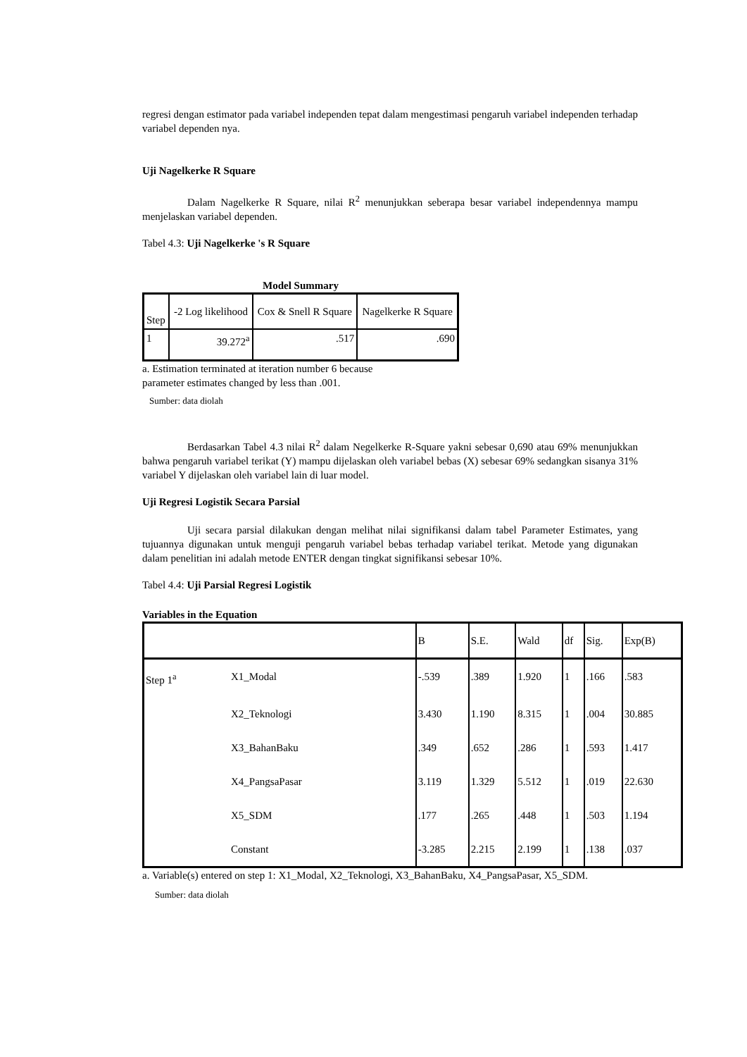regresi dengan estimator pada variabel independen tepat dalam mengestimasi pengaruh variabel independen terhadap variabel dependen nya.
Uji Nagelkerke R Square
Dalam Nagelkerke R Square, nilai R<sup>2</sup> menunjukkan seberapa besar variabel independennya mampu menjelaskan variabel dependen.
Tabel 4.3: Uji Nagelkerke 's R Square
Model Summary
| Step | -2 Log likelihood | Cox & Snell R Square | Nagelkerke R Square |
| --- | --- | --- | --- |
| 1 | 39.272<sup>a</sup> | .517 | .690 |
a. Estimation terminated at iteration number 6 because
parameter estimates changed by less than .001.
Sumber: data diolah
Berdasarkan Tabel 4.3 nilai R<sup>2</sup> dalam Negelkerke R-Square yakni sebesar 0,690 atau 69% menunjukkan bahwa pengaruh variabel terikat (Y) mampu dijelaskan oleh variabel bebas (X) sebesar 69% sedangkan sisanya 31% variabel Y dijelaskan oleh variabel lain di luar model.
Uji Regresi Logistik Secara Parsial
Uji secara parsial dilakukan dengan melihat nilai signifikansi dalam tabel Parameter Estimates, yang tujuannya digunakan untuk menguji pengaruh variabel bebas terhadap variabel terikat. Metode yang digunakan dalam penelitian ini adalah metode ENTER dengan tingkat signifikansi sebesar 10%.
Tabel 4.4: Uji Parsial Regresi Logistik
Variables in the Equation
| | | B | S.E. | Wald | df | Sig. | Exp(B) |
| --- | --- | --- | --- | --- | --- | --- | --- |
| Step 1<sup>a</sup> | X1_Modal | -.539 | .389 | 1.920 | 1 | .166 | .583 |
| | X2_Teknologi | 3.430 | 1.190 | 8.315 | 1 | .004 | 30.885 |
| | X3_BahanBaku | .349 | .652 | .286 | 1 | .593 | 1.417 |
| | X4_PangsaPasar | 3.119 | 1.329 | 5.512 | 1 | .019 | 22.630 |
| | X5_SDM | .177 | .265 | .448 | 1 | .503 | 1.194 |
| | Constant | -3.285 | 2.215 | 2.199 | 1 | .138 | .037 |
a. Variable(s) entered on step 1: X1_Modal, X2_Teknologi, X3_BahanBaku, X4_PangsaPasar, X5_SDM.
Sumber: data diolah